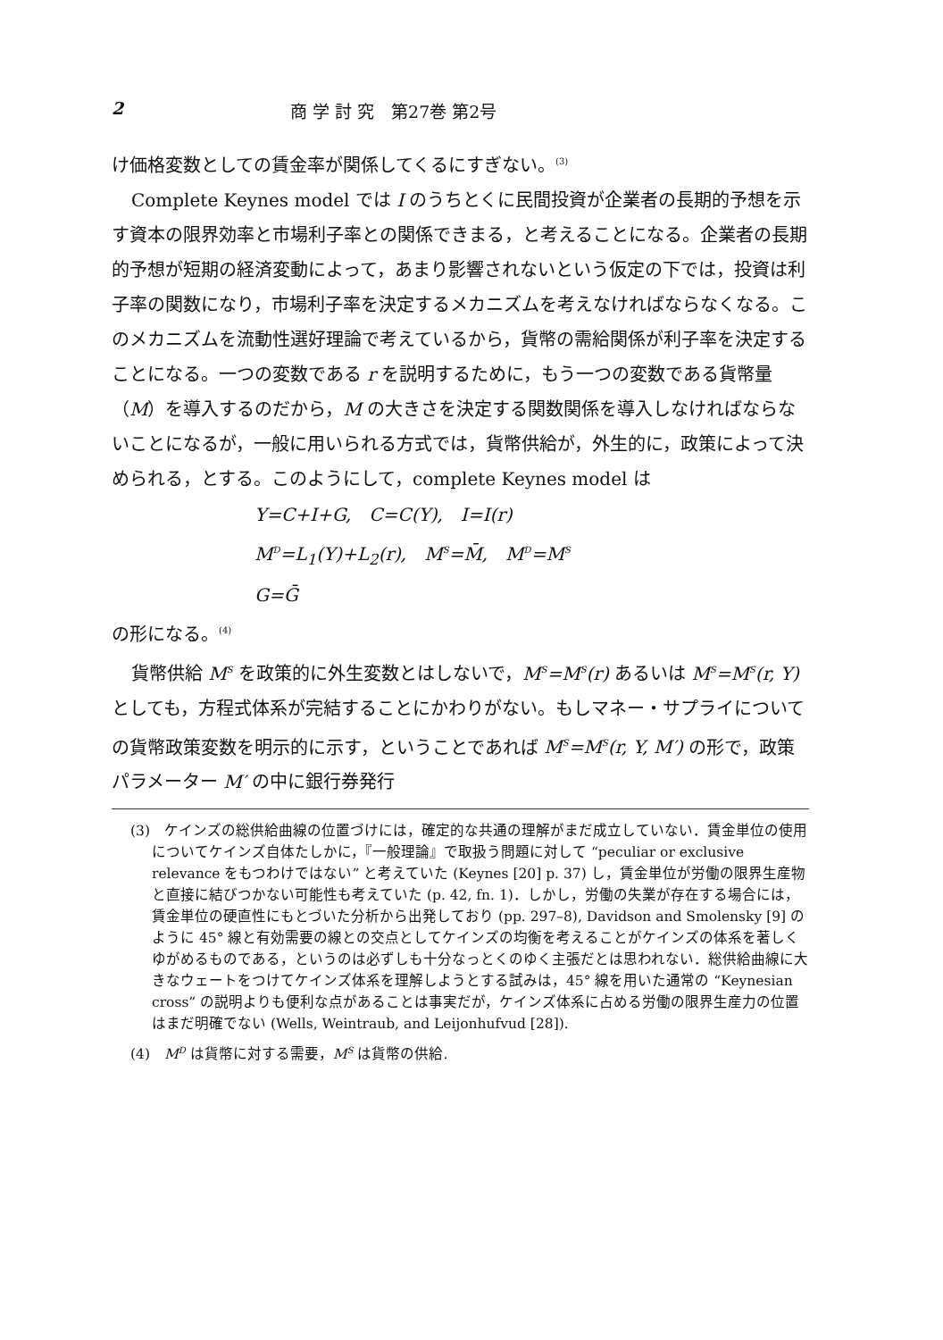2 商 学 討 究　第27巻 第2号
け価格変数としての賃金率が関係してくるにすぎない。<sup>(3)</sup>
Complete Keynes model では I のうちとくに民間投資が企業者の長期的予想を示す資本の限界効率と市場利子率との関係できまる，と考えることになる。企業者の長期的予想が短期の経済変動によって，あまり影響されないという仮定の下では，投資は利子率の関数になり，市場利子率を決定するメカニズムを考えなければならなくなる。このメカニズムを流動性選好理論で考えているから，貨幣の需給関係が利子率を決定することになる。一つの変数である r を説明するために，もう一つの変数である貨幣量（M）を導入するのだから，M の大きさを決定する関数関係を導入しなければならないことになるが，一般に用いられる方式では，貨幣供給が，外生的に，政策によって決められる，とする。このようにして，complete Keynes model は
Y=C+I+G,　C=C(Y),　I=I(r)
M<sup>D</sup>=L<sub>1</sub>(Y)+L<sub>2</sub>(r),　M<sup>S</sup>=M̄,　M<sup>D</sup>=M<sup>S</sup>
G=Ḡ
の形になる。<sup>(4)</sup>
貨幣供給 M<sup>S</sup> を政策的に外生変数とはしないで，M<sup>S</sup>=M<sup>S</sup>(r) あるいは M<sup>S</sup>=M<sup>S</sup>(r, Y) としても，方程式体系が完結することにかわりがない。もしマネー・サプライについての貨幣政策変数を明示的に示す，ということであれば M<sup>S</sup>=M<sup>S</sup>(r, Y, M′) の形で，政策パラメーター M′ の中に銀行券発行
(3)　ケインズの総供給曲線の位置づけには，確定的な共通の理解がまだ成立していない．賃金単位の使用についてケインズ自体たしかに，『一般理論』で取扱う問題に対して “peculiar or exclusive relevance をもつわけではない” と考えていた (Keynes [20] p. 37) し，賃金単位が労働の限界生産物と直接に結びつかない可能性も考えていた (p. 42, fn. 1)．しかし，労働の失業が存在する場合には，賃金単位の硬直性にもとづいた分析から出発しており (pp. 297–8), Davidson and Smolensky [9] のように 45° 線と有効需要の線との交点としてケインズの均衡を考えることがケインズの体系を著しくゆがめるものである，というのは必ずしも十分なっとくのゆく主張だとは思われない．総供給曲線に大きなウェートをつけてケインズ体系を理解しようとする試みは，45° 線を用いた通常の “Keynesian cross” の説明よりも便利な点があることは事実だが，ケインズ体系に占める労働の限界生産力の位置はまだ明確でない (Wells, Weintraub, and Leijonhufvud [28]).
(4)　M<sup>D</sup> は貨幣に対する需要，M<sup>S</sup> は貨幣の供給.